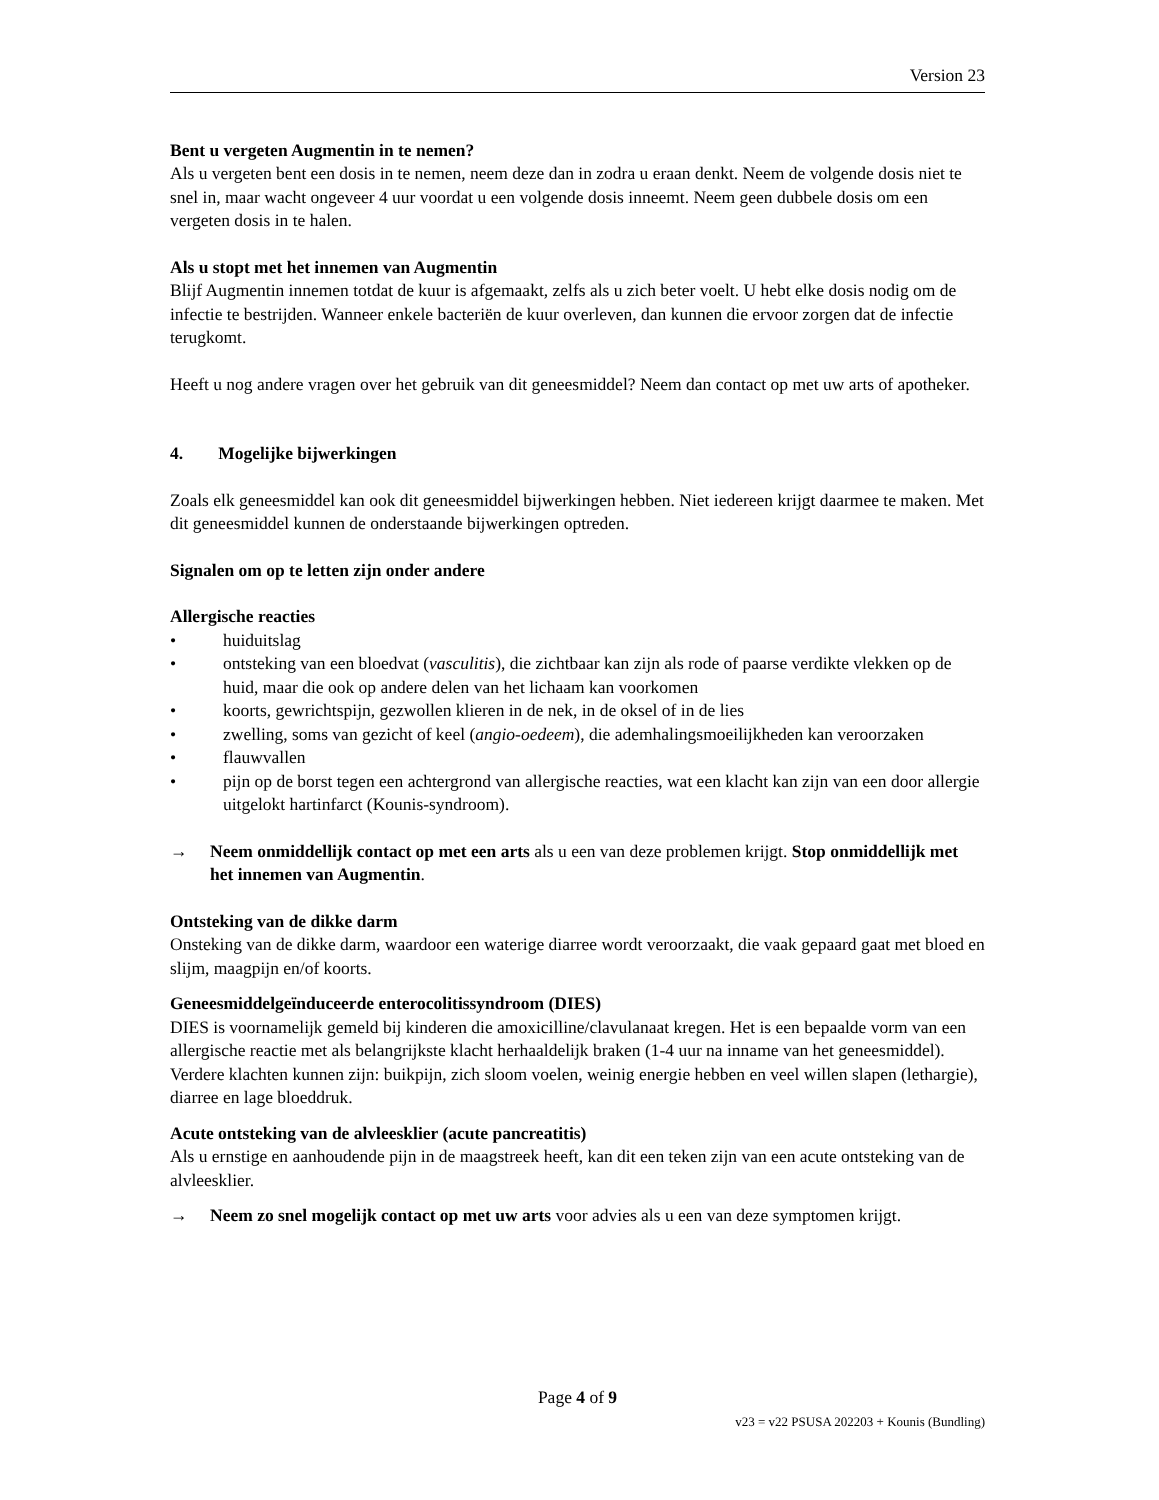Version 23
Bent u vergeten Augmentin in te nemen?
Als u vergeten bent een dosis in te nemen, neem deze dan in zodra u eraan denkt. Neem de volgende dosis niet te snel in, maar wacht ongeveer 4 uur voordat u een volgende dosis inneemt. Neem geen dubbele dosis om een vergeten dosis in te halen.
Als u stopt met het innemen van Augmentin
Blijf Augmentin innemen totdat de kuur is afgemaakt, zelfs als u zich beter voelt. U hebt elke dosis nodig om de infectie te bestrijden. Wanneer enkele bacteriën de kuur overleven, dan kunnen die ervoor zorgen dat de infectie terugkomt.
Heeft u nog andere vragen over het gebruik van dit geneesmiddel? Neem dan contact op met uw arts of apotheker.
4. Mogelijke bijwerkingen
Zoals elk geneesmiddel kan ook dit geneesmiddel bijwerkingen hebben. Niet iedereen krijgt daarmee te maken. Met dit geneesmiddel kunnen de onderstaande bijwerkingen optreden.
Signalen om op te letten zijn onder andere
Allergische reacties
• huiduitslag
• ontsteking van een bloedvat (vasculitis), die zichtbaar kan zijn als rode of paarse verdikte vlekken op de huid, maar die ook op andere delen van het lichaam kan voorkomen
• koorts, gewrichtspijn, gezwollen klieren in de nek, in de oksel of in de lies
• zwelling, soms van gezicht of keel (angio-oedeem), die ademhalingsmoeilijkheden kan veroorzaken
• flauwvallen
• pijn op de borst tegen een achtergrond van allergische reacties, wat een klacht kan zijn van een door allergie uitgelokt hartinfarct (Kounis-syndroom).
→ Neem onmiddellijk contact op met een arts als u een van deze problemen krijgt. Stop onmiddellijk met het innemen van Augmentin.
Ontsteking van de dikke darm
Onsteking van de dikke darm, waardoor een waterige diarree wordt veroorzaakt, die vaak gepaard gaat met bloed en slijm, maagpijn en/of koorts.
Geneesmiddelgeïnduceerde enterocolitissyndroom (DIES)
DIES is voornamelijk gemeld bij kinderen die amoxicilline/clavulanaat kregen. Het is een bepaalde vorm van een allergische reactie met als belangrijkste klacht herhaaldelijk braken (1-4 uur na inname van het geneesmiddel). Verdere klachten kunnen zijn: buikpijn, zich sloom voelen, weinig energie hebben en veel willen slapen (lethargie), diarree en lage bloeddruk.
Acute ontsteking van de alvleesklier (acute pancreatitis)
Als u ernstige en aanhoudende pijn in de maagstreek heeft, kan dit een teken zijn van een acute ontsteking van de alvleesklier.
→ Neem zo snel mogelijk contact op met uw arts voor advies als u een van deze symptomen krijgt.
Page 4 of 9
v23 = v22 PSUSA 202203 + Kounis (Bundling)